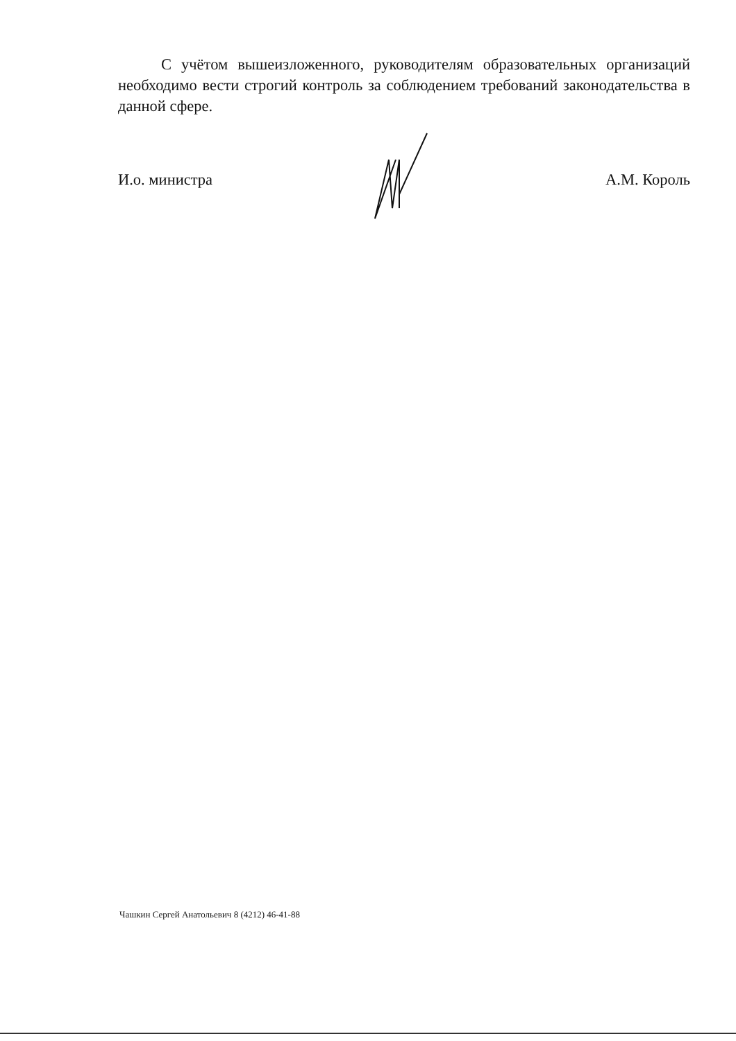С учётом вышеизложенного, руководителям образовательных организаций необходимо вести строгий контроль за соблюдением требований законодательства в данной сфере.
И.о. министра А.М. Король
Чашкин Сергей Анатольевич 8 (4212) 46-41-88